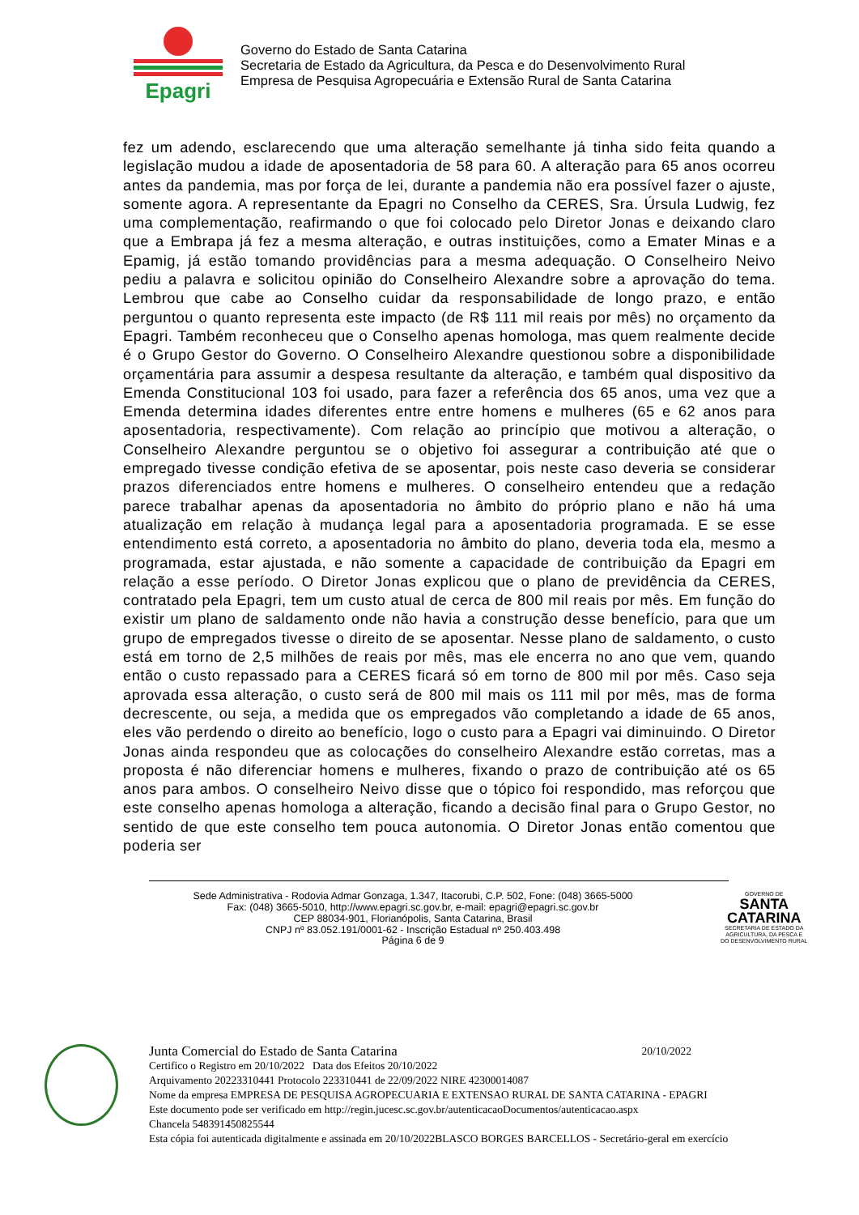Epagri
Governo do Estado de Santa Catarina
Secretaria de Estado da Agricultura, da Pesca e do Desenvolvimento Rural
Empresa de Pesquisa Agropecuária e Extensão Rural de Santa Catarina
fez um adendo, esclarecendo que uma alteração semelhante já tinha sido feita quando a legislação mudou a idade de aposentadoria de 58 para 60. A alteração para 65 anos ocorreu antes da pandemia, mas por força de lei, durante a pandemia não era possível fazer o ajuste, somente agora. A representante da Epagri no Conselho da CERES, Sra. Úrsula Ludwig, fez uma complementação, reafirmando o que foi colocado pelo Diretor Jonas e deixando claro que a Embrapa já fez a mesma alteração, e outras instituições, como a Emater Minas e a Epamig, já estão tomando providências para a mesma adequação. O Conselheiro Neivo pediu a palavra e solicitou opinião do Conselheiro Alexandre sobre a aprovação do tema. Lembrou que cabe ao Conselho cuidar da responsabilidade de longo prazo, e então perguntou o quanto representa este impacto (de R$ 111 mil reais por mês) no orçamento da Epagri. Também reconheceu que o Conselho apenas homologa, mas quem realmente decide é o Grupo Gestor do Governo. O Conselheiro Alexandre questionou sobre a disponibilidade orçamentária para assumir a despesa resultante da alteração, e também qual dispositivo da Emenda Constitucional 103 foi usado, para fazer a referência dos 65 anos, uma vez que a Emenda determina idades diferentes entre entre homens e mulheres (65 e 62 anos para aposentadoria, respectivamente). Com relação ao princípio que motivou a alteração, o Conselheiro Alexandre perguntou se o objetivo foi assegurar a contribuição até que o empregado tivesse condição efetiva de se aposentar, pois neste caso deveria se considerar prazos diferenciados entre homens e mulheres. O conselheiro entendeu que a redação parece trabalhar apenas da aposentadoria no âmbito do próprio plano e não há uma atualização em relação à mudança legal para a aposentadoria programada. E se esse entendimento está correto, a aposentadoria no âmbito do plano, deveria toda ela, mesmo a programada, estar ajustada, e não somente a capacidade de contribuição da Epagri em relação a esse período. O Diretor Jonas explicou que o plano de previdência da CERES, contratado pela Epagri, tem um custo atual de cerca de 800 mil reais por mês. Em função do existir um plano de saldamento onde não havia a construção desse benefício, para que um grupo de empregados tivesse o direito de se aposentar. Nesse plano de saldamento, o custo está em torno de 2,5 milhões de reais por mês, mas ele encerra no ano que vem, quando então o custo repassado para a CERES ficará só em torno de 800 mil por mês. Caso seja aprovada essa alteração, o custo será de 800 mil mais os 111 mil por mês, mas de forma decrescente, ou seja, a medida que os empregados vão completando a idade de 65 anos, eles vão perdendo o direito ao benefício, logo o custo para a Epagri vai diminuindo. O Diretor Jonas ainda respondeu que as colocações do conselheiro Alexandre estão corretas, mas a proposta é não diferenciar homens e mulheres, fixando o prazo de contribuição até os 65 anos para ambos. O conselheiro Neivo disse que o tópico foi respondido, mas reforçou que este conselho apenas homologa a alteração, ficando a decisão final para o Grupo Gestor, no sentido de que este conselho tem pouca autonomia. O Diretor Jonas então comentou que poderia ser
Sede Administrativa - Rodovia Admar Gonzaga, 1.347, Itacorubi, C.P. 502, Fone: (048) 3665-5000
Fax: (048) 3665-5010, http://www.epagri.sc.gov.br, e-mail: epagri@epagri.sc.gov.br
CEP 88034-901, Florianópolis, Santa Catarina, Brasil
CNPJ nº 83.052.191/0001-62 - Inscrição Estadual nº 250.403.498
Página 6 de 9
GOVERNO DE
SANTA
CATARINA
SECRETARIA DE ESTADO DA
AGRICULTURA, DA PESCA E
DO DESENVOLVIMENTO RURAL
Junta Comercial do Estado de Santa Catarina 20/10/2022
Certifico o Registro em 20/10/2022 Data dos Efeitos 20/10/2022
Arquivamento 20223310441 Protocolo 223310441 de 22/09/2022 NIRE 42300014087
Nome da empresa EMPRESA DE PESQUISA AGROPECUARIA E EXTENSAO RURAL DE SANTA CATARINA - EPAGRI
Este documento pode ser verificado em http://regin.jucesc.sc.gov.br/autenticacaoDocumentos/autenticacao.aspx
Chancela 548391450825544
Esta cópia foi autenticada digitalmente e assinada em 20/10/2022BLASCO BORGES BARCELLOS - Secretário-geral em exercício